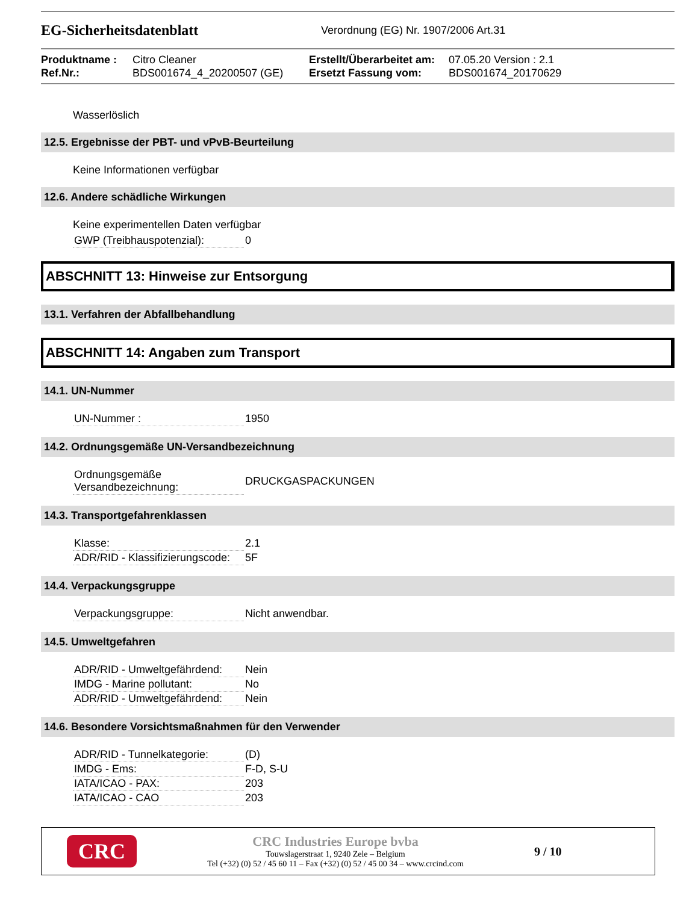EG-Sicherheitsdatenblatt
Verordnung (EG) Nr. 1907/2006 Art.31
Produktname :
Ref.Nr.:
Citro Cleaner
BDS001674_4_20200507 (GE)
Erstellt/Überarbeitet am:
Ersetzt Fassung vom:
07.05.20 Version : 2.1
BDS001674_20170629
Wasserlöslich
12.5. Ergebnisse der PBT- und vPvB-Beurteilung
Keine Informationen verfügbar
12.6. Andere schädliche Wirkungen
Keine experimentellen Daten verfügbar
| GWP (Treibhauspotenzial): | 0 |
ABSCHNITT 13: Hinweise zur Entsorgung
13.1. Verfahren der Abfallbehandlung
ABSCHNITT 14: Angaben zum Transport
14.1. UN-Nummer
| UN-Nummer : | 1950 |
14.2. Ordnungsgemäße UN-Versandbezeichnung
| Ordnungsgemäße Versandbezeichnung: | DRUCKGASPACKUNGEN |
14.3. Transportgefahrenklassen
| Klasse: | 2.1 |
| ADR/RID - Klassifizierungscode: | 5F |
14.4. Verpackungsgruppe
| Verpackungsgruppe: | Nicht anwendbar. |
14.5. Umweltgefahren
| ADR/RID - Umweltgefährdend: | Nein |
| IMDG - Marine pollutant: | No |
| ADR/RID - Umweltgefährdend: | Nein |
14.6. Besondere Vorsichtsmaßnahmen für den Verwender
| ADR/RID - Tunnelkategorie: | (D) |
| IMDG - Ems: | F-D, S-U |
| IATA/ICAO - PAX: | 203 |
| IATA/ICAO - CAO | 203 |
CRC
CRC Industries Europe bvba
Touwslagerstraat 1, 9240 Zele – Belgium
Tel (+32) (0) 52 / 45 60 11 – Fax (+32) (0) 52 / 45 00 34 – www.crcind.com
9 / 10